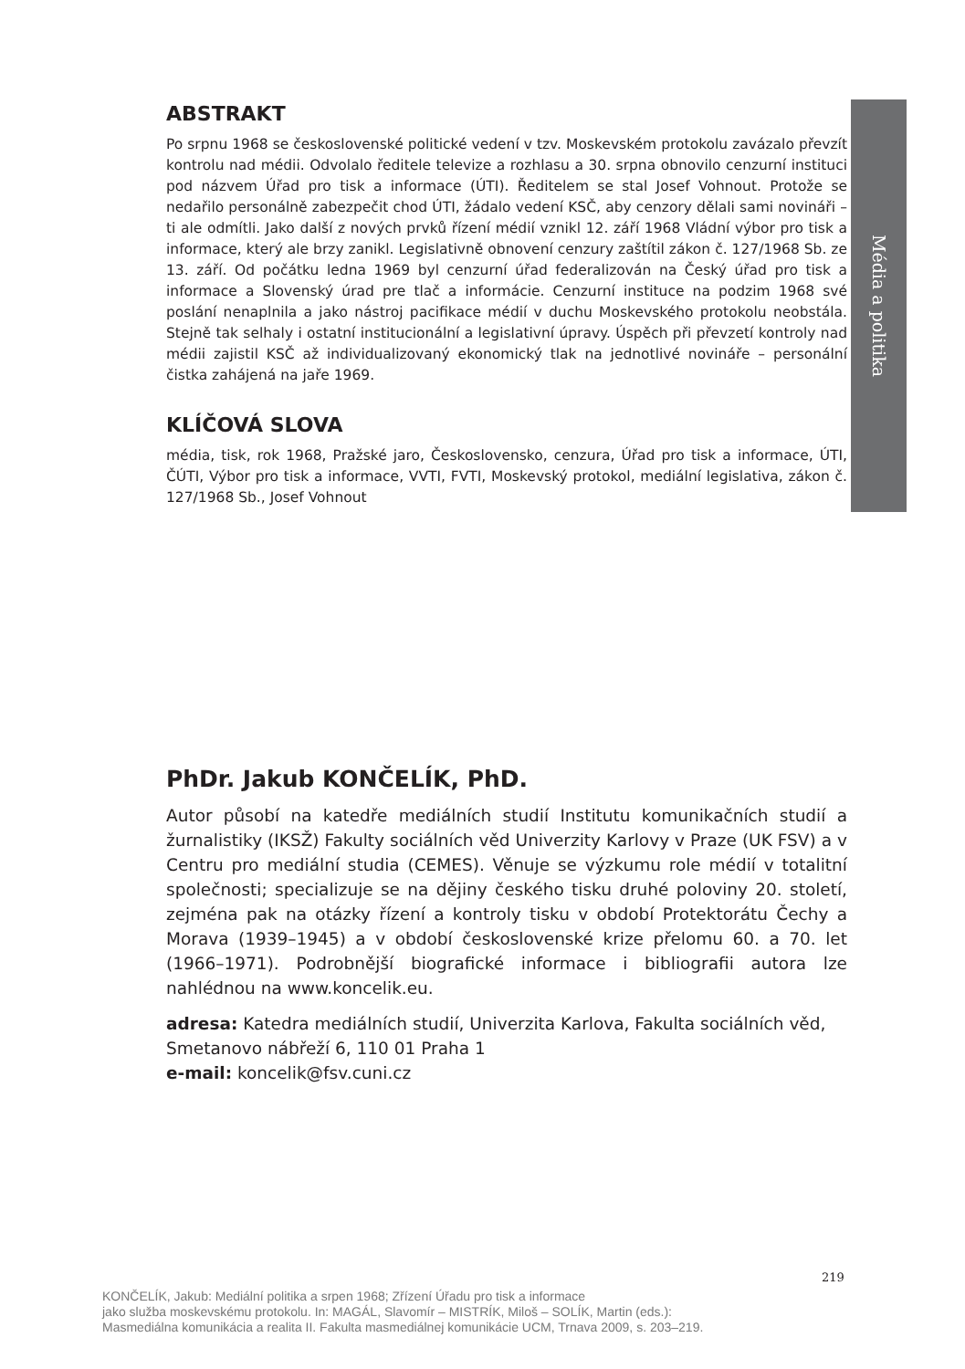ABSTRAKT
Po srpnu 1968 se československé politické vedení v tzv. Moskevském protokolu zavázalo převzít kontrolu nad médii. Odvolalo ředitele televize a rozhlasu a 30. srpna obnovilo cenzurní instituci pod názvem Úřad pro tisk a informace (ÚTI). Ředitelem se stal Josef Vohnout. Protože se nedařilo personálně zabezpečit chod ÚTI, žádalo vedení KSČ, aby cenzory dělali sami novináři – ti ale odmítli. Jako další z nových prvků řízení médií vznikl 12. září 1968 Vládní výbor pro tisk a informace, který ale brzy zanikl. Legislativně obnovení cenzury zaštítil zákon č. 127/1968 Sb. ze 13. září. Od počátku ledna 1969 byl cenzurní úřad federalizován na Český úřad pro tisk a informace a Slovenský úrad pre tlač a informácie. Cenzurní instituce na podzim 1968 své poslání nenaplnila a jako nástroj pacifikace médií v duchu Moskevského protokolu neobstála. Stejně tak selhaly i ostatní institucionální a legislativní úpravy. Úspěch při převzetí kontroly nad médii zajistil KSČ až individualizovaný ekonomický tlak na jednotlivé novináře – personální čistka zahájená na jaře 1969.
KLÍČOVÁ SLOVA
média, tisk, rok 1968, Pražské jaro, Československo, cenzura, Úřad pro tisk a informace, ÚTI, ČÚTI, Výbor pro tisk a informace, VVTI, FVTI, Moskevský protokol, mediální legislativa, zákon č. 127/1968 Sb., Josef Vohnout
PhDr. Jakub KONČELÍK, PhD.
Autor působí na katedře mediálních studií Institutu komunikačních studií a žurnalistiky (IKSŽ) Fakulty sociálních věd Univerzity Karlovy v Praze (UK FSV) a v Centru pro mediální studia (CEMES). Věnuje se výzkumu role médií v totalitní společnosti; specializuje se na dějiny českého tisku druhé poloviny 20. století, zejména pak na otázky řízení a kontroly tisku v období Protektorátu Čechy a Morava (1939–1945) a v období československé krize přelomu 60. a 70. let (1966–1971). Podrobnější biografické informace i bibliografii autora lze nahlédnou na www.koncelik.eu.
adresa: Katedra mediálních studií, Univerzita Karlova, Fakulta sociálních věd, Smetanovo nábřeží 6, 110 01 Praha 1
e-mail: koncelik@fsv.cuni.cz
Média a politika
219
KONČELÍK, Jakub: Mediální politika a srpen 1968; Zřízení Úřadu pro tisk a informace
jako služba moskevskému protokolu. In: MAGÁL, Slavomír – MISTRÍK, Miloš – SOLÍK, Martin (eds.):
Masmediálna komunikácia a realita II. Fakulta masmediálnej komunikácie UCM, Trnava 2009, s. 203–219.